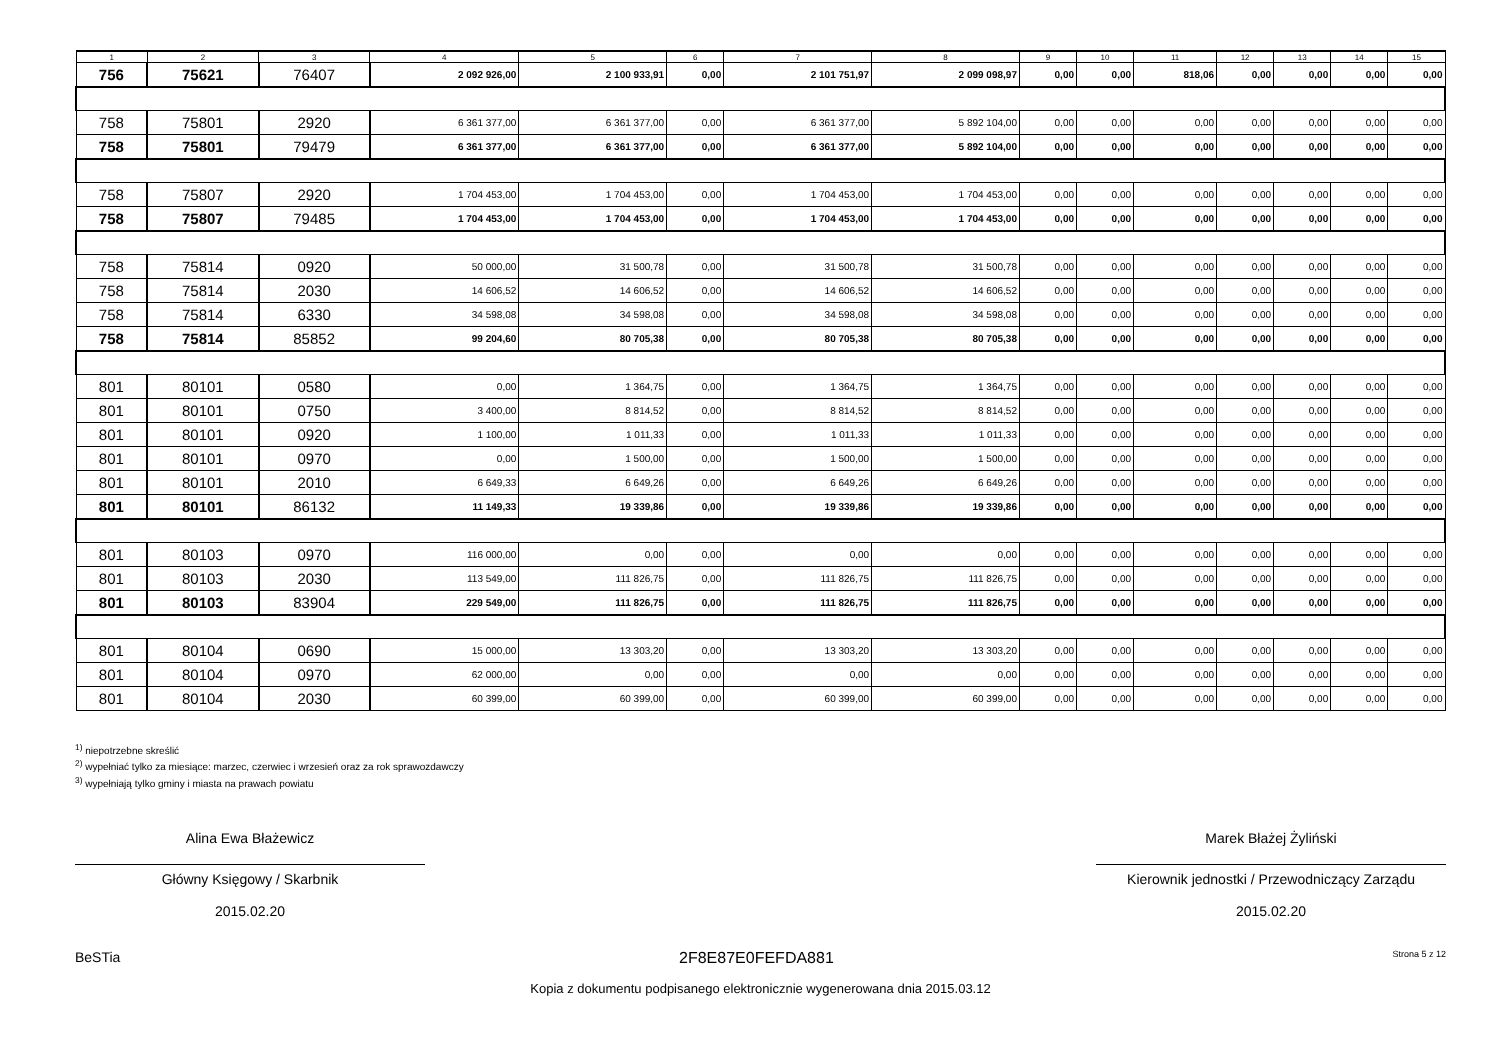| 1 | 2 | 3 | 4 | 5 | 6 | 7 | 8 | 9 | 10 | 11 | 12 | 13 | 14 | 15 |
| --- | --- | --- | --- | --- | --- | --- | --- | --- | --- | --- | --- | --- | --- | --- |
| 756 | 75621 | 76407 | 2 092 926,00 | 2 100 933,91 | 0,00 | 2 101 751,97 | 2 099 098,97 | 0,00 | 0,00 | 818,06 | 0,00 | 0,00 | 0,00 | 0,00 |
| 758 | 75801 | 2920 | 6 361 377,00 | 6 361 377,00 | 0,00 | 6 361 377,00 | 5 892 104,00 | 0,00 | 0,00 | 0,00 | 0,00 | 0,00 | 0,00 | 0,00 |
| 758 | 75801 | 79479 | 6 361 377,00 | 6 361 377,00 | 0,00 | 6 361 377,00 | 5 892 104,00 | 0,00 | 0,00 | 0,00 | 0,00 | 0,00 | 0,00 | 0,00 |
| 758 | 75807 | 2920 | 1 704 453,00 | 1 704 453,00 | 0,00 | 1 704 453,00 | 1 704 453,00 | 0,00 | 0,00 | 0,00 | 0,00 | 0,00 | 0,00 | 0,00 |
| 758 | 75807 | 79485 | 1 704 453,00 | 1 704 453,00 | 0,00 | 1 704 453,00 | 1 704 453,00 | 0,00 | 0,00 | 0,00 | 0,00 | 0,00 | 0,00 | 0,00 |
| 758 | 75814 | 0920 | 50 000,00 | 31 500,78 | 0,00 | 31 500,78 | 31 500,78 | 0,00 | 0,00 | 0,00 | 0,00 | 0,00 | 0,00 | 0,00 |
| 758 | 75814 | 2030 | 14 606,52 | 14 606,52 | 0,00 | 14 606,52 | 14 606,52 | 0,00 | 0,00 | 0,00 | 0,00 | 0,00 | 0,00 | 0,00 |
| 758 | 75814 | 6330 | 34 598,08 | 34 598,08 | 0,00 | 34 598,08 | 34 598,08 | 0,00 | 0,00 | 0,00 | 0,00 | 0,00 | 0,00 | 0,00 |
| 758 | 75814 | 85852 | 99 204,60 | 80 705,38 | 0,00 | 80 705,38 | 80 705,38 | 0,00 | 0,00 | 0,00 | 0,00 | 0,00 | 0,00 | 0,00 |
| 801 | 80101 | 0580 | 0,00 | 1 364,75 | 0,00 | 1 364,75 | 1 364,75 | 0,00 | 0,00 | 0,00 | 0,00 | 0,00 | 0,00 | 0,00 |
| 801 | 80101 | 0750 | 3 400,00 | 8 814,52 | 0,00 | 8 814,52 | 8 814,52 | 0,00 | 0,00 | 0,00 | 0,00 | 0,00 | 0,00 | 0,00 |
| 801 | 80101 | 0920 | 1 100,00 | 1 011,33 | 0,00 | 1 011,33 | 1 011,33 | 0,00 | 0,00 | 0,00 | 0,00 | 0,00 | 0,00 | 0,00 |
| 801 | 80101 | 0970 | 0,00 | 1 500,00 | 0,00 | 1 500,00 | 1 500,00 | 0,00 | 0,00 | 0,00 | 0,00 | 0,00 | 0,00 | 0,00 |
| 801 | 80101 | 2010 | 6 649,33 | 6 649,26 | 0,00 | 6 649,26 | 6 649,26 | 0,00 | 0,00 | 0,00 | 0,00 | 0,00 | 0,00 | 0,00 |
| 801 | 80101 | 86132 | 11 149,33 | 19 339,86 | 0,00 | 19 339,86 | 19 339,86 | 0,00 | 0,00 | 0,00 | 0,00 | 0,00 | 0,00 | 0,00 |
| 801 | 80103 | 0970 | 116 000,00 | 0,00 | 0,00 | 0,00 | 0,00 | 0,00 | 0,00 | 0,00 | 0,00 | 0,00 | 0,00 | 0,00 |
| 801 | 80103 | 2030 | 113 549,00 | 111 826,75 | 0,00 | 111 826,75 | 111 826,75 | 0,00 | 0,00 | 0,00 | 0,00 | 0,00 | 0,00 | 0,00 |
| 801 | 80103 | 83904 | 229 549,00 | 111 826,75 | 0,00 | 111 826,75 | 111 826,75 | 0,00 | 0,00 | 0,00 | 0,00 | 0,00 | 0,00 | 0,00 |
| 801 | 80104 | 0690 | 15 000,00 | 13 303,20 | 0,00 | 13 303,20 | 13 303,20 | 0,00 | 0,00 | 0,00 | 0,00 | 0,00 | 0,00 | 0,00 |
| 801 | 80104 | 0970 | 62 000,00 | 0,00 | 0,00 | 0,00 | 0,00 | 0,00 | 0,00 | 0,00 | 0,00 | 0,00 | 0,00 | 0,00 |
| 801 | 80104 | 2030 | 60 399,00 | 60 399,00 | 0,00 | 60 399,00 | 60 399,00 | 0,00 | 0,00 | 0,00 | 0,00 | 0,00 | 0,00 | 0,00 |
<sup>1)</sup> niepotrzebne skreślić
<sup>2)</sup> wypełniać tylko za miesiące: marzec, czerwiec i wrzesień oraz za rok sprawozdawczy
<sup>3)</sup> wypełniają tylko gminy i miasta na prawach powiatu
Alina Ewa Błażewicz
Główny Księgowy / Skarbnik
2015.02.20
Marek Błażej Żyliński
Kierownik jednostki / Przewodniczący Zarządu
2015.02.20
BeSTia 2F8E87E0FEFDA881 Strona 5 z 12
Kopia z dokumentu podpisanego elektronicznie wygenerowana dnia 2015.03.12